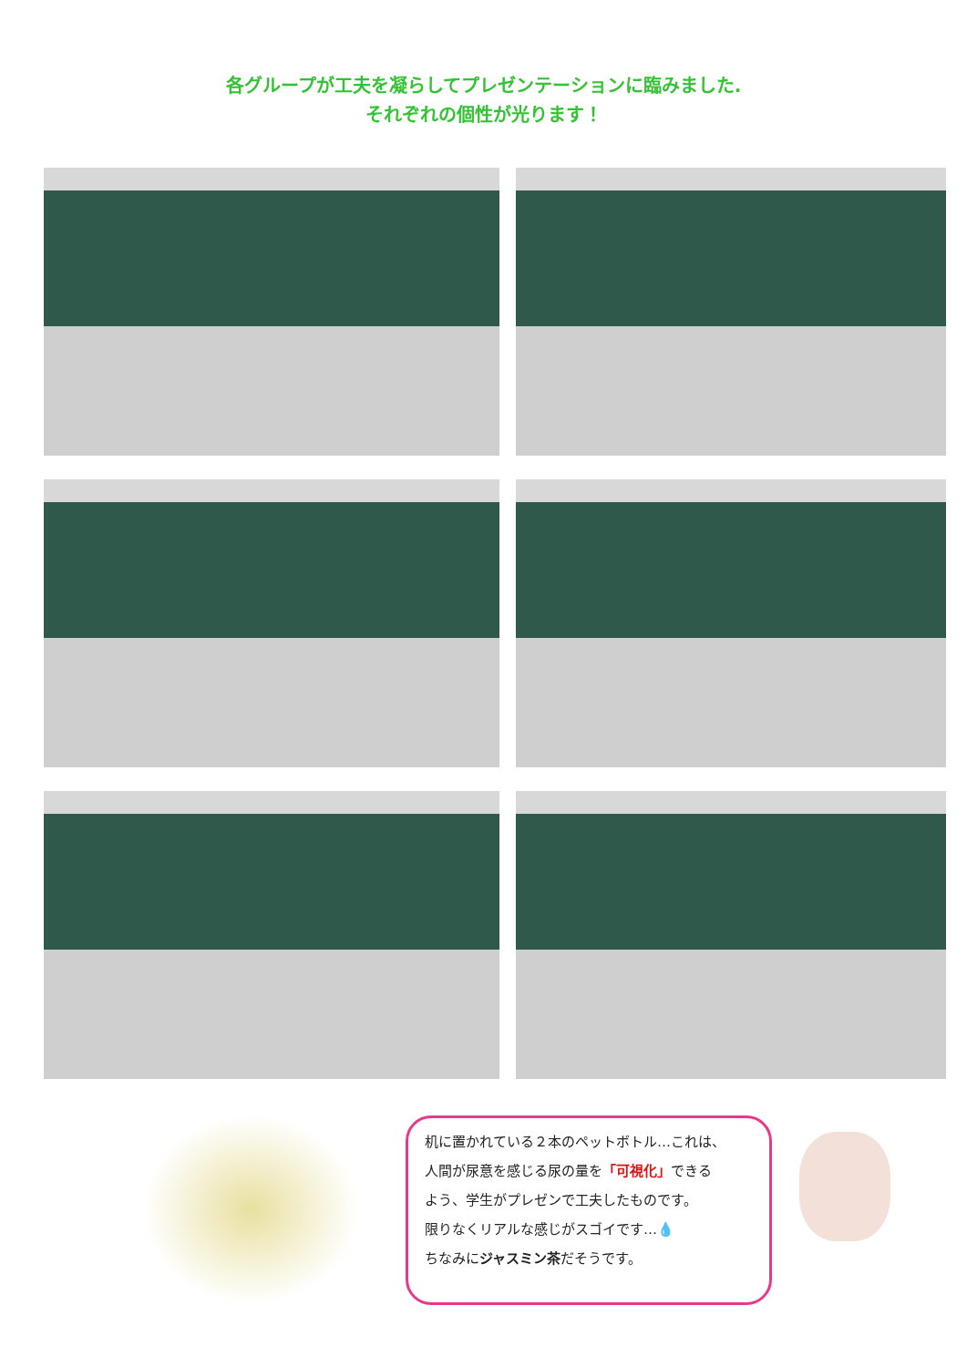各グループが工夫を凝らしてプレゼンテーションに臨みました.
それぞれの個性が光ります！
机に置かれている２本のペットボトル…これは、
人間が尿意を感じる尿の量を「可視化」できる
よう、学生がプレゼンで工夫したものです。
限りなくリアルな感じがスゴイです…💧
ちなみにジャスミン茶だそうです。